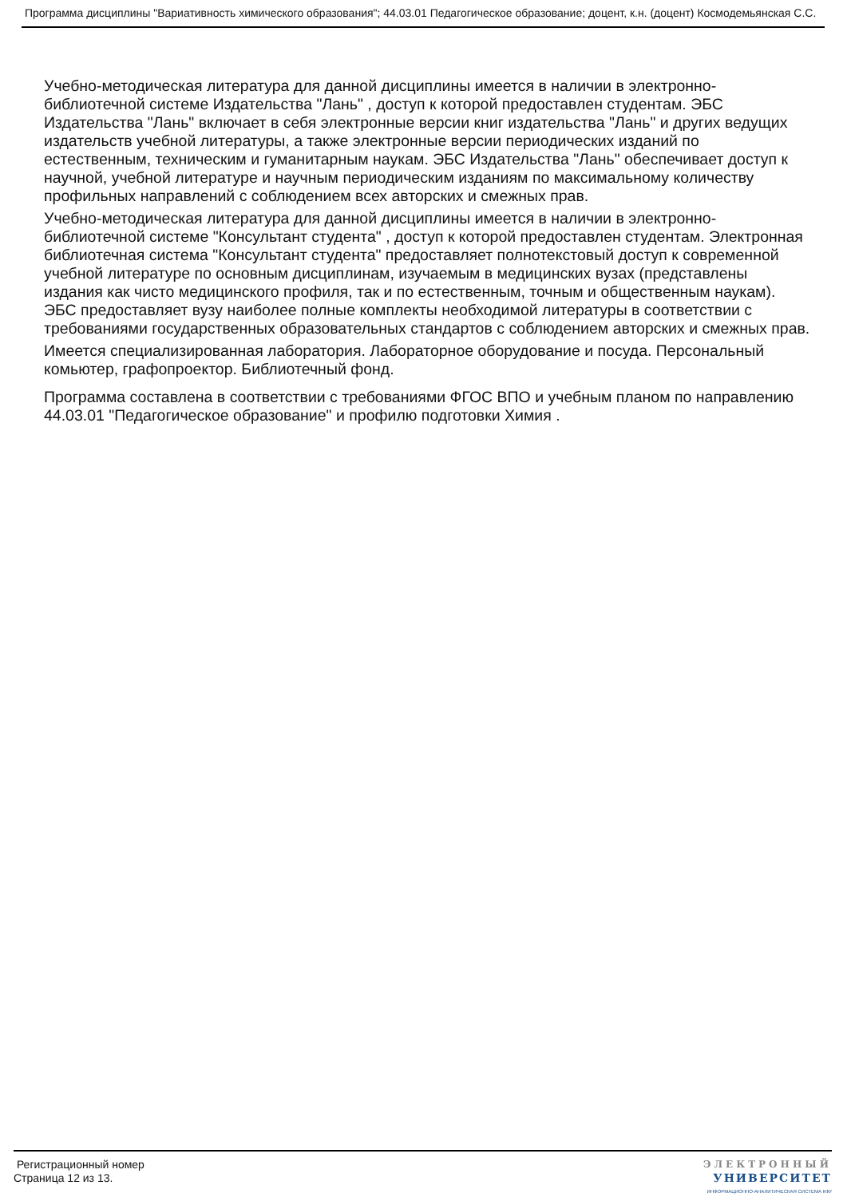Программа дисциплины "Вариативность химического образования"; 44.03.01 Педагогическое образование; доцент, к.н. (доцент) Космодемьянская С.С.
Учебно-методическая литература для данной дисциплины имеется в наличии в электронно-библиотечной системе Издательства "Лань" , доступ к которой предоставлен студентам. ЭБС Издательства "Лань" включает в себя электронные версии книг издательства "Лань" и других ведущих издательств учебной литературы, а также электронные версии периодических изданий по естественным, техническим и гуманитарным наукам. ЭБС Издательства "Лань" обеспечивает доступ к научной, учебной литературе и научным периодическим изданиям по максимальному количеству профильных направлений с соблюдением всех авторских и смежных прав.
Учебно-методическая литература для данной дисциплины имеется в наличии в электронно-библиотечной системе "Консультант студента" , доступ к которой предоставлен студентам. Электронная библиотечная система "Консультант студента" предоставляет полнотекстовый доступ к современной учебной литературе по основным дисциплинам, изучаемым в медицинских вузах (представлены издания как чисто медицинского профиля, так и по естественным, точным и общественным наукам). ЭБС предоставляет вузу наиболее полные комплекты необходимой литературы в соответствии с требованиями государственных образовательных стандартов с соблюдением авторских и смежных прав.
Имеется специализированная лаборатория. Лабораторное оборудование и посуда. Персональный комьютер, графопроектор. Библиотечный фонд.
Программа составлена в соответствии с требованиями ФГОС ВПО и учебным планом по направлению 44.03.01 "Педагогическое образование" и профилю подготовки Химия .
Регистрационный номер
Страница 12 из 13.
ЭЛЕКТРОННЫЙ
УНИВЕРСИТЕТ
ИНФОРМАЦИОННО-АНАЛИТИЧЕСКАЯ СИСТЕМА КФУ